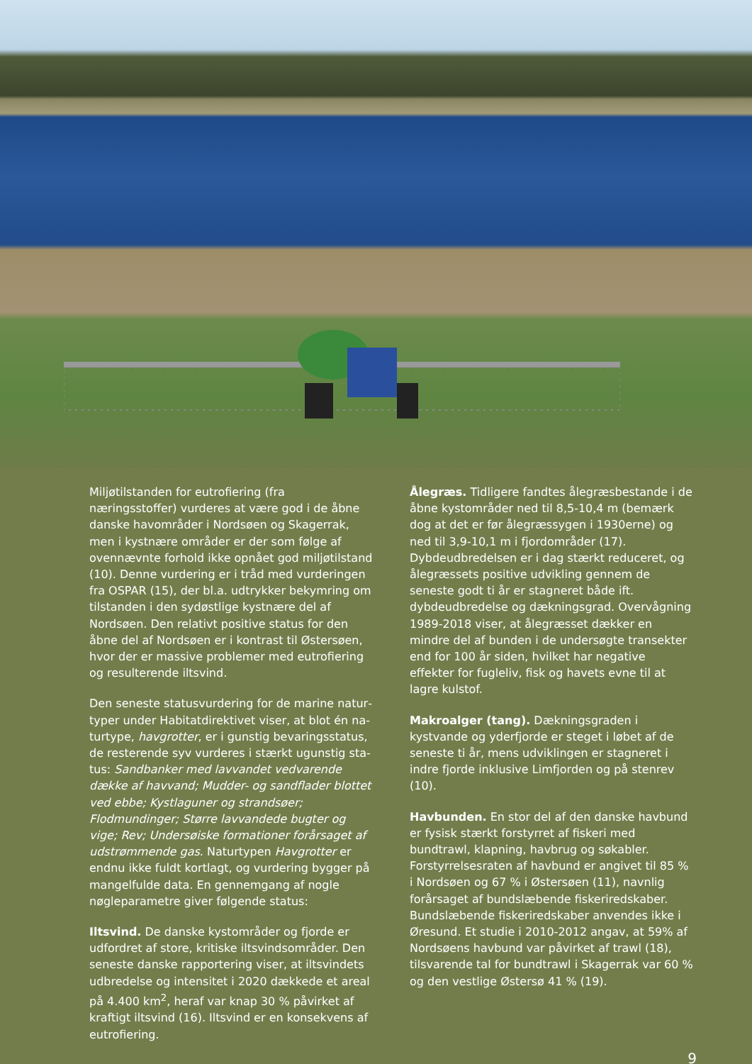Miljøtilstanden for eutrofiering (fra næringsstoffer) vurderes at være god i de åbne danske havområder i Nordsøen og Skagerrak, men i kystnære områder er der som følge af ovennævnte forhold ikke opnå­et god miljøtilstand (10). Denne vurdering er i tråd med vurderingen fra OSPAR (15), der bl.a. udtrykker bekymring om tilstanden i den sydøstlige kystnæ­re del af Nordsøen. Den relativt positive status for den åbne del af Nordsøen er i kontrast til Østersøen, hvor der er massive problemer med eutrofiering og resulterende iltsvind.
Den seneste statusvurdering for de marine natur­typer under Habitatdirektivet viser, at blot én na­turtype, havgrotter, er i gunstig bevaringsstatus, de resterende syv vurderes i stærkt ugunstig sta­tus: Sandbanker med lavvandet vedvarende dække af havvand; Mudder- og sandflader blottet ved ebbe; Kystlaguner og strandsøer; Flodmundinger; Større lav­vandede bugter og vige; Rev; Undersøiske formationer forårsaget af udstrømmende gas. Naturtypen Hav­grotter er endnu ikke fuldt kortlagt, og vurdering bygger på mangelfulde data. En gennemgang af nogle nøgleparametre giver følgende status:
Iltsvind. De danske kystområder og fjorde er udfor­dret af store, kritiske iltsvindsområder. Den seneste danske rapportering viser, at iltsvindets udbredelse og intensitet i 2020 dækkede et areal på 4.400 km<sup>2</sup>, heraf var knap 30 % påvirket af kraftigt iltsvind (16). Iltsvind er en konsekvens af eutrofiering.
Ålegræs. Tidligere fandtes ålegræsbestande i de åbne kystområder ned til 8,5-10,4 m (bemærk dog at det er før ålegræssygen i 1930erne) og ned til 3,9-10,1 m i fjordområder (17). Dybdeudbredelsen er i dag stærkt reduceret, og ålegræssets positive ud­vikling gennem de seneste godt ti år er stagneret både ift. dybdeudbredelse og dækningsgrad. Over­vågning 1989-2018 viser, at ålegræsset dækker en mindre del af bunden i de undersøgte transekter end for 100 år siden, hvilket har negative effekter for fugleliv, fisk og havets evne til at lagre kulstof.
Makroalger (tang). Dækningsgraden i kystvande og yderfjorde er steget i løbet af de seneste ti år, mens udviklingen er stagneret i indre fjorde inklusi­ve Limfjorden og på stenrev (10).
Havbunden. En stor del af den danske havbund er fysisk stærkt forstyrret af fiskeri med bundtrawl, klapning, havbrug og søkabler. Forstyrrelsesraten af havbund er angivet til 85 % i Nordsøen og 67 % i Østersøen (11), navnlig forårsaget af bundslæben­de fiskeriredskaber. Bundslæbende fiskeriredskaber anvendes ikke i Øresund. Et studie i 2010-2012 an­gav, at 59% af Nordsøens havbund var påvirket af trawl (18), tilsvarende tal for bundtrawl i Skagerrak var 60 % og den vestlige Østersø 41 % (19).
9